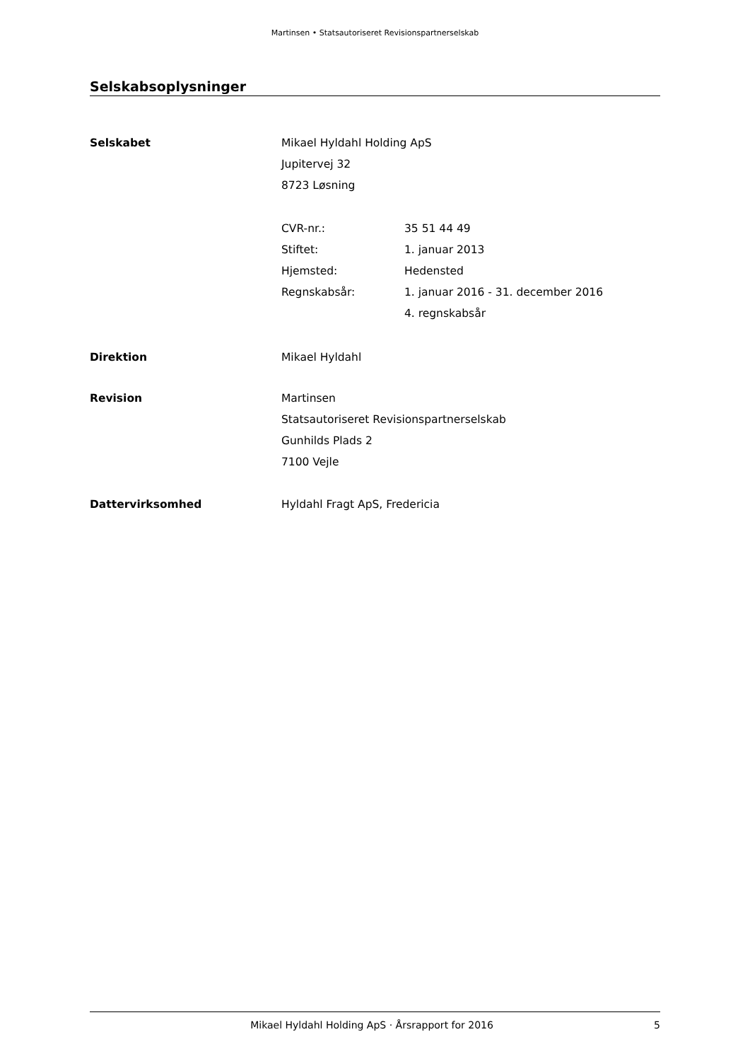Martinsen • Statsautoriseret Revisionspartnerselskab
Selskabsoplysninger
Selskabet
Mikael Hyldahl Holding ApS
Jupitervej 32
8723 Løsning
CVR-nr.: 35 51 44 49
Stiftet: 1. januar 2013
Hjemsted: Hedensted
Regnskabsår: 1. januar 2016 - 31. december 2016
4. regnskabsår
Direktion
Mikael Hyldahl
Revision
Martinsen
Statsautoriseret Revisionspartnerselskab
Gunhilds Plads 2
7100 Vejle
Dattervirksomhed
Hyldahl Fragt ApS, Fredericia
Mikael Hyldahl Holding ApS · Årsrapport for 2016 5